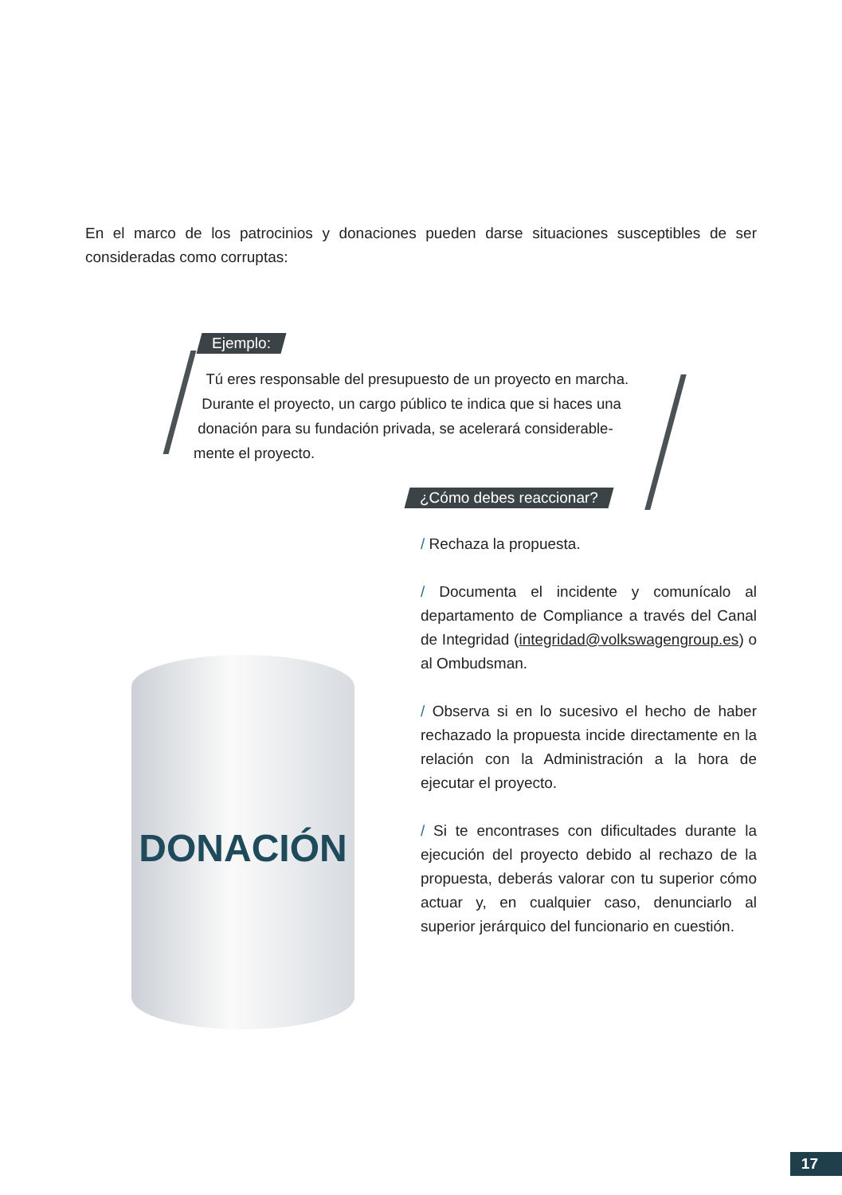En el marco de los patrocinios y donaciones pueden darse situaciones susceptibles de ser consideradas como corruptas:
Ejemplo:
Tú eres responsable del presupuesto de un proyecto en marcha.
Durante el proyecto, un cargo público te indica que si haces una
donación para su fundación privada, se acelerará considerable-
mente el proyecto.
¿Cómo debes reaccionar?
/ Rechaza la propuesta.
/ Documenta el incidente y comunícalo al departamento de Compliance a través del Canal de Integridad (integridad@volkswagengroup.es) o al Ombudsman.
/ Observa si en lo sucesivo el hecho de haber rechazado la propuesta incide directamente en la relación con la Administración a la hora de ejecutar el proyecto.
/ Si te encontrases con dificultades durante la ejecución del proyecto debido al rechazo de la propuesta, deberás valorar con tu superior cómo actuar y, en cualquier caso, denunciarlo al superior jerárquico del funcionario en cuestión.
DONACIÓN
17